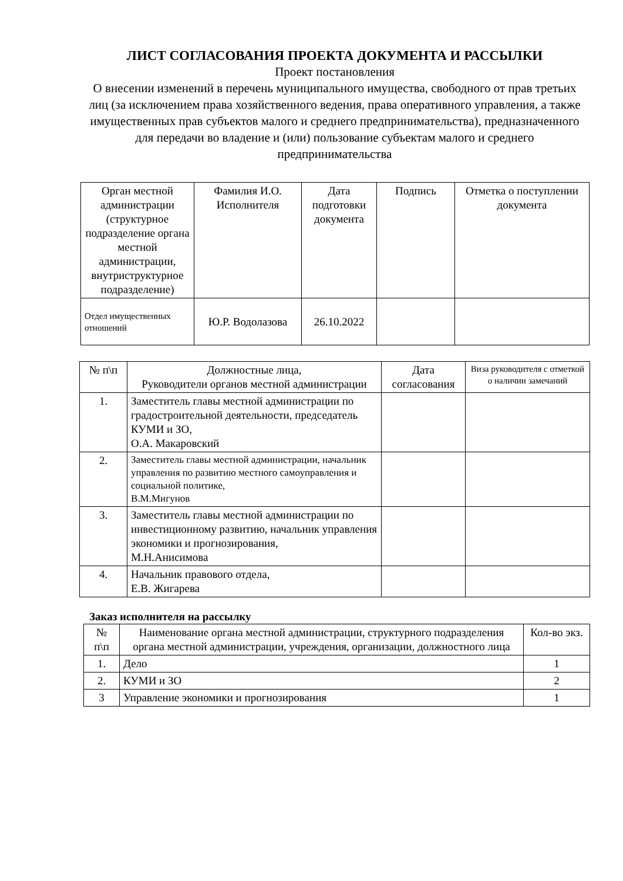ЛИСТ СОГЛАСОВАНИЯ ПРОЕКТА ДОКУМЕНТА И РАССЫЛКИ
Проект постановления
О внесении изменений в перечень муниципального имущества, свободного от прав третьих лиц (за исключением права хозяйственного ведения, права оперативного управления, а также имущественных прав субъектов малого и среднего предпринимательства), предназначенного для передачи во владение и (или) пользование субъектам малого и среднего предпринимательства
| Орган местной администрации (структурное подразделение органа местной администрации, внутриструктурное подразделение) | Фамилия И.О. Исполнителя | Дата подготовки документа | Подпись | Отметка о поступлении документа |
| --- | --- | --- | --- | --- |
| Отдел имущественных отношений | Ю.Р. Водолазова | 26.10.2022 | | |
| № п\п | Должностные лица, Руководители органов местной администрации | Дата согласования | Виза руководителя с отметкой о наличии замечаний |
| --- | --- | --- | --- |
| 1. | Заместитель главы местной администрации по градостроительной деятельности, председатель КУМИ и ЗО, О.А. Макаровский | | |
| 2. | Заместитель главы местной администрации, начальник управления по развитию местного самоуправления и социальной политике, В.М.Мигунов | | |
| 3. | Заместитель главы местной администрации по инвестиционному развитию, начальник управления экономики и прогнозирования, М.Н.Анисимова | | |
| 4. | Начальник правового отдела, Е.В. Жигарева | | |
Заказ исполнителя на рассылку
| № п\п | Наименование органа местной администрации, структурного подразделения органа местной администрации, учреждения, организации, должностного лица | Кол-во экз. |
| --- | --- | --- |
| 1. | Дело | 1 |
| 2. | КУМИ и ЗО | 2 |
| 3 | Управление экономики и прогнозирования | 1 |